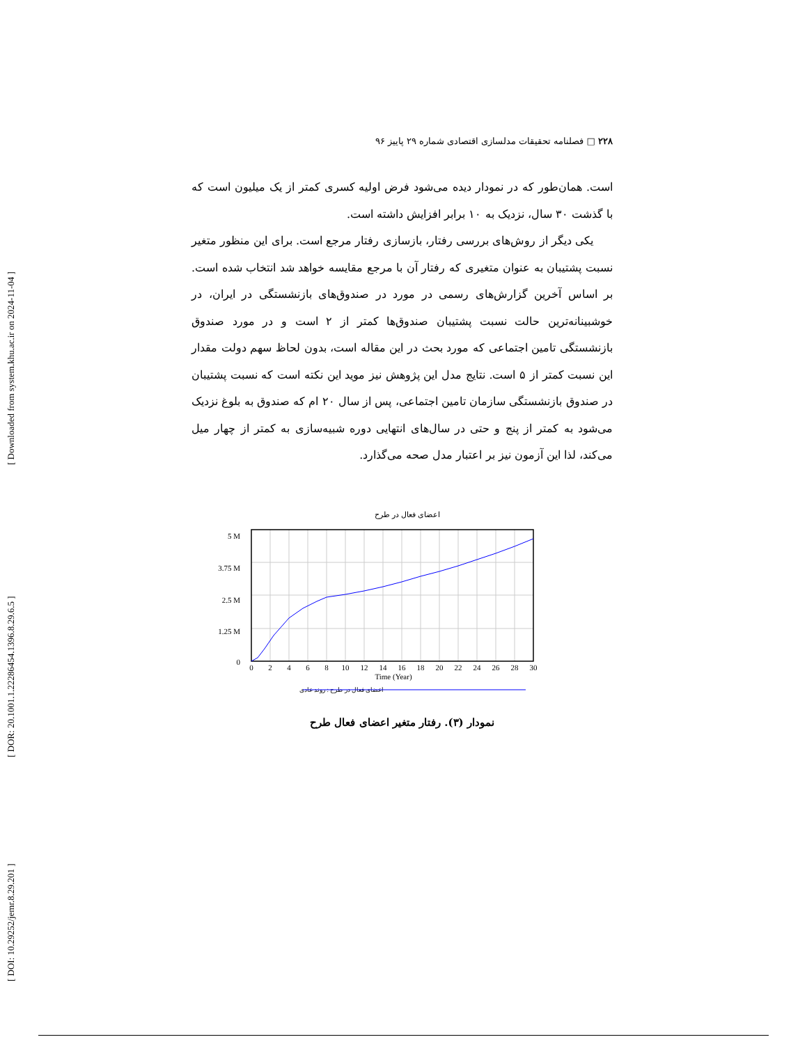[ Downloaded from system.khu.ac.ir on 2024-11-04 ]
[ DOR: 20.1001.1.22286454.1396.8.29.6.5 ]
[ DOI: 10.29252/jemr.8.29.201 ]
۲۲۸ □ فصلنامه تحقیقات مدلسازی اقتصادی شماره ۲۹ پاییز ۹۶
است. همان‌طور که در نمودار دیده می‌شود فرض اولیه کسری کمتر از یک میلیون است که با گذشت ۳۰ سال، نزدیک به ۱۰ برابر افزایش داشته است.
یکی دیگر از روش‌های بررسی رفتار، بازسازی رفتار مرجع است. برای این منظور متغیر نسبت پشتیبان به عنوان متغیری که رفتار آن با مرجع مقایسه خواهد شد انتخاب شده است. بر اساس آخرین گزارش‌های رسمی در مورد در صندوق‌های بازنشستگی در ایران، در خوشبینانه‌ترین حالت نسبت پشتیبان صندوق‌ها کمتر از ۲ است و در مورد صندوق بازنشستگی تامین اجتماعی که مورد بحث در این مقاله است، بدون لحاظ سهم دولت مقدار این نسبت کمتر از ۵ است. نتایج مدل این پژوهش نیز موید این نکته است که نسبت پشتیبان در صندوق بازنشستگی سازمان تامین اجتماعی، پس از سال ۲۰ ام که صندوق به بلوغ نزدیک می‌شود به کمتر از پنج و حتی در سال‌های انتهایی دوره شبیه‌سازی به کمتر از چهار میل می‌کند، لذا این آزمون نیز بر اعتبار مدل صحه می‌گذارد.
اعضای فعال در طرح
5 M
3.75 M
2.5 M
1.25 M
0
0
2
4
6
8
10
12
14
16
18
20
22
24
26
28
30
Time (Year)
اعضای فعال در طرح : روند عادی
نمودار (۳). رفتار متغیر اعضای فعال طرح